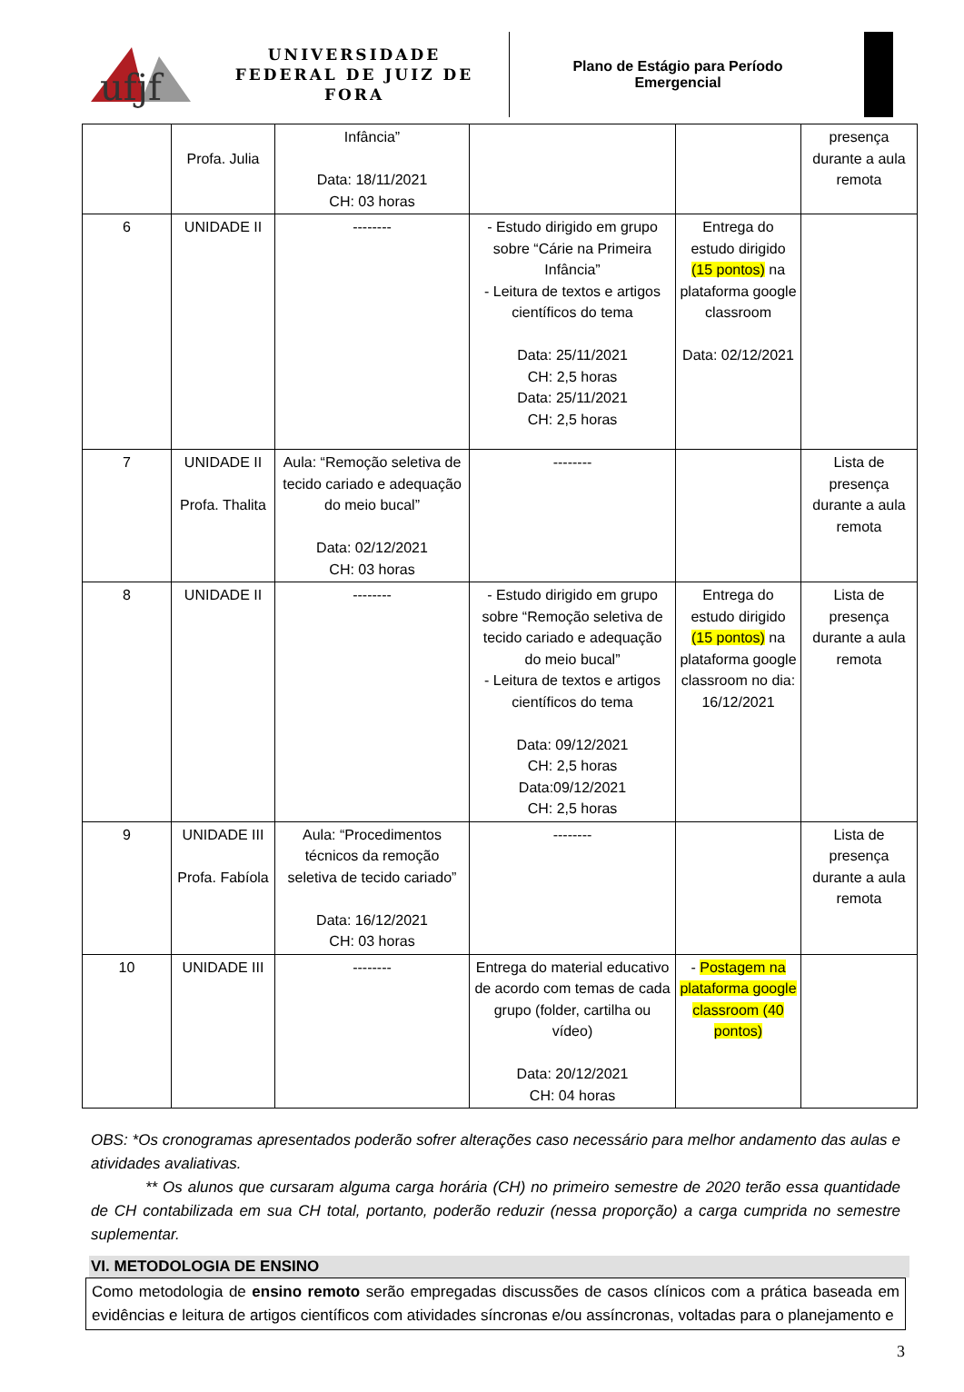ufjf
UNIVERSIDADE
FEDERAL DE JUIZ DE FORA
Plano de Estágio para Período
Emergencial
| | Profa. Julia | Infância” Data: 18/11/2021 CH: 03 horas | | | presença durante a aula remota |
| 6 | UNIDADE II | -------- | - Estudo dirigido em grupo sobre “Cárie na Primeira Infância” - Leitura de textos e artigos científicos do tema Data: 25/11/2021 CH: 2,5 horas Data: 25/11/2021 CH: 2,5 horas | Entrega do estudo dirigido (15 pontos) na plataforma google classroom Data: 02/12/2021 | |
| 7 | UNIDADE II Profa. Thalita | Aula: “Remoção seletiva de tecido cariado e adequação do meio bucal” Data: 02/12/2021 CH: 03 horas | -------- | | Lista de presença durante a aula remota |
| 8 | UNIDADE II | -------- | - Estudo dirigido em grupo sobre “Remoção seletiva de tecido cariado e adequação do meio bucal” - Leitura de textos e artigos científicos do tema Data: 09/12/2021 CH: 2,5 horas Data:09/12/2021 CH: 2,5 horas | Entrega do estudo dirigido (15 pontos) na plataforma google classroom no dia: 16/12/2021 | Lista de presença durante a aula remota |
| 9 | UNIDADE III Profa. Fabíola | Aula: “Procedimentos técnicos da remoção seletiva de tecido cariado” Data: 16/12/2021 CH: 03 horas | -------- | | Lista de presença durante a aula remota |
| 10 | UNIDADE III | -------- | Entrega do material educativo de acordo com temas de cada grupo (folder, cartilha ou vídeo) Data: 20/12/2021 CH: 04 horas | - Postagem na plataforma google classroom (40 pontos) | |
OBS: *Os cronogramas apresentados poderão sofrer alterações caso necessário para melhor andamento das aulas e atividades avaliativas.
** Os alunos que cursaram alguma carga horária (CH) no primeiro semestre de 2020 terão essa quantidade de CH contabilizada em sua CH total, portanto, poderão reduzir (nessa proporção) a carga cumprida no semestre suplementar.
VI. METODOLOGIA DE ENSINO
Como metodologia de ensino remoto serão empregadas discussões de casos clínicos com a prática baseada em evidências e leitura de artigos científicos com atividades síncronas e/ou assíncronas, voltadas para o planejamento e
3